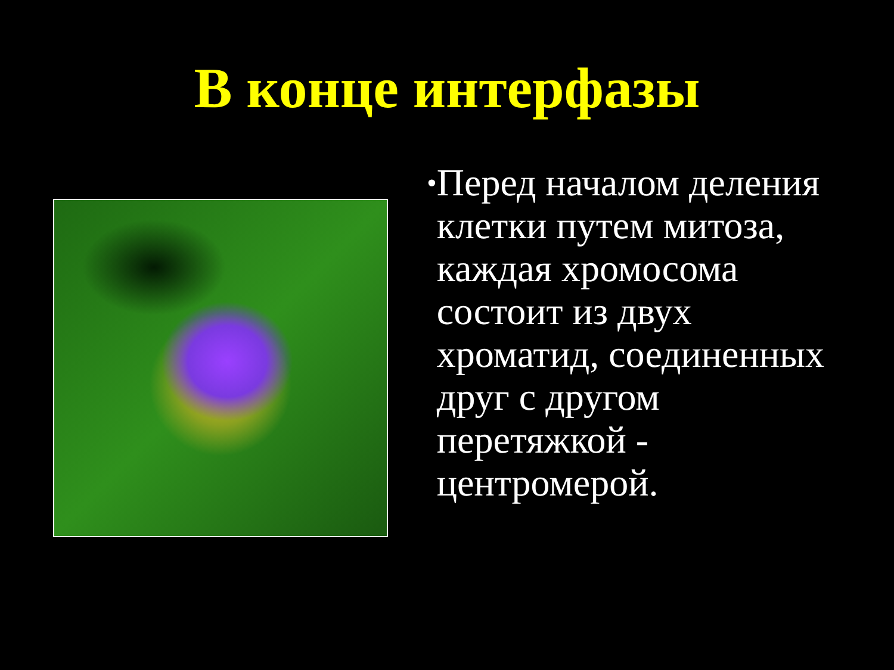В конце интерфазы
•
Перед началом деления клетки путем митоза, каждая хромосома состоит из двух хроматид, соединенных друг с другом перетяжкой - центромерой.